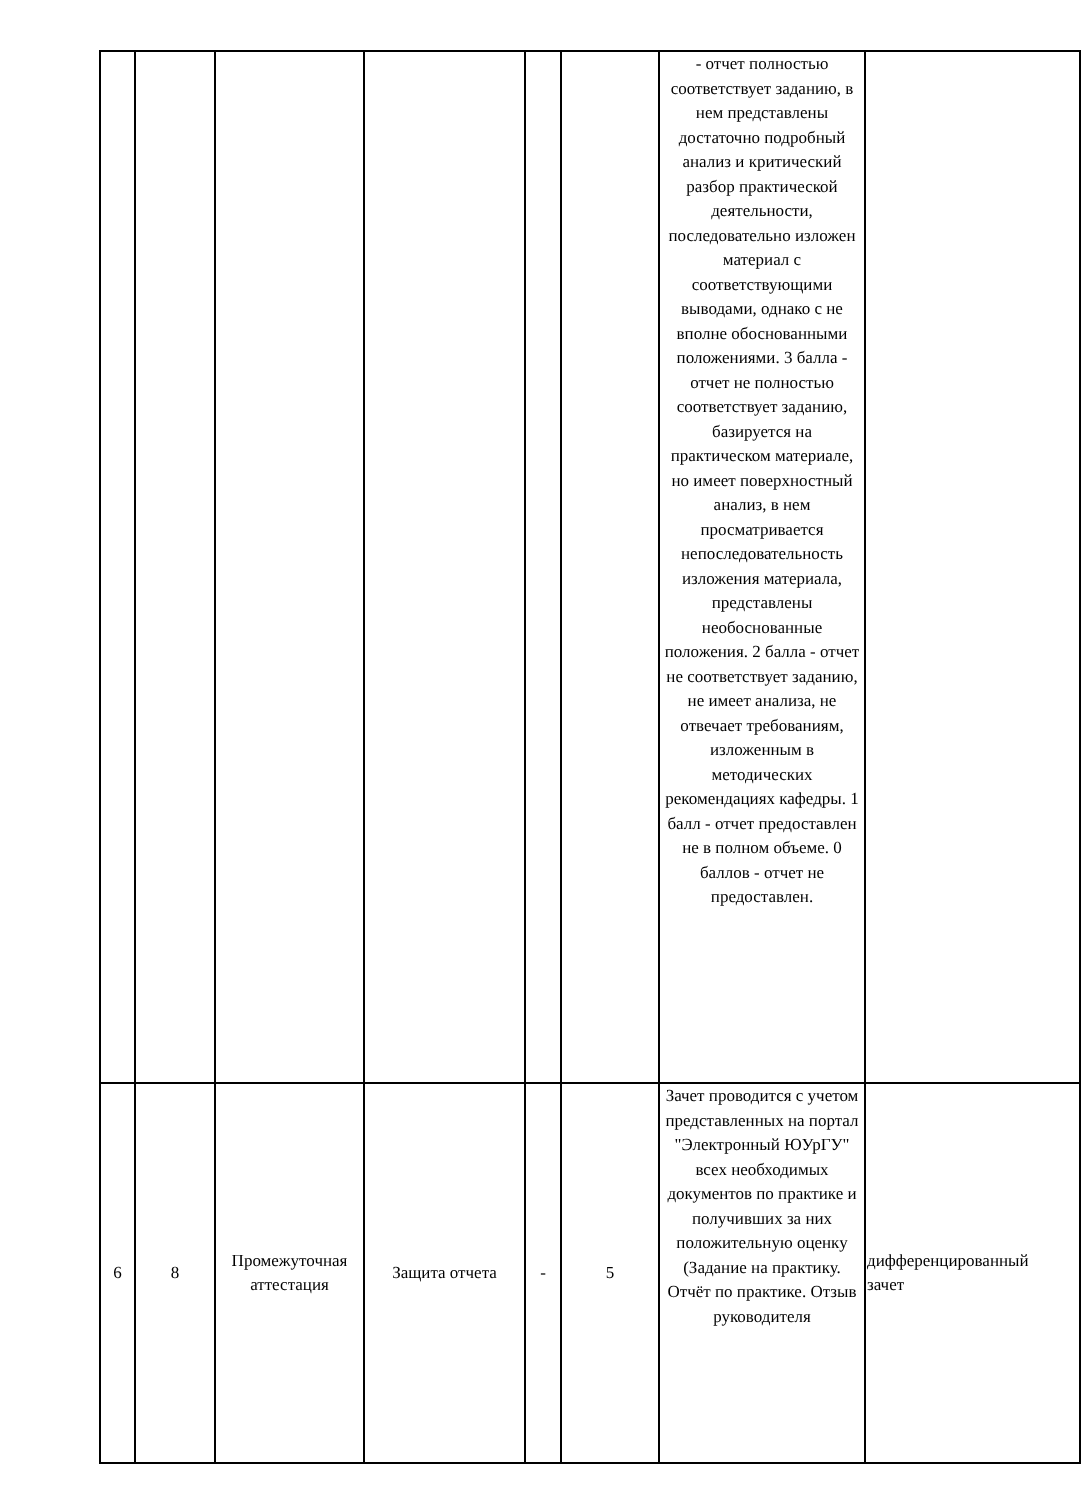| | | | | | | - отчет полностью соответствует заданию, в нем представлены достаточно подробный анализ и критический разбор практической деятельности, последовательно изложен материал с соответствующими выводами, однако с не вполне обоснованными положениями. 3 балла - отчет не полностью соответствует заданию, базируется на практическом материале, но имеет поверхностный анализ, в нем просматривается непоследовательность изложения материала, представлены необоснованные положения. 2 балла - отчет не соответствует заданию, не имеет анализа, не отвечает требованиям, изложенным в методических рекомендациях кафедры. 1 балл - отчет предоставлен не в полном объеме. 0 баллов - отчет не предоставлен. | |
| 6 | 8 | Промежуточная аттестация | Защита отчета | - | 5 | Зачет проводится с учетом представленных на портал "Электронный ЮУрГУ" всех необходимых документов по практике и получивших за них положительную оценку (Задание на практику. Отчёт по практике. Отзыв руководителя | дифференцированный зачет |